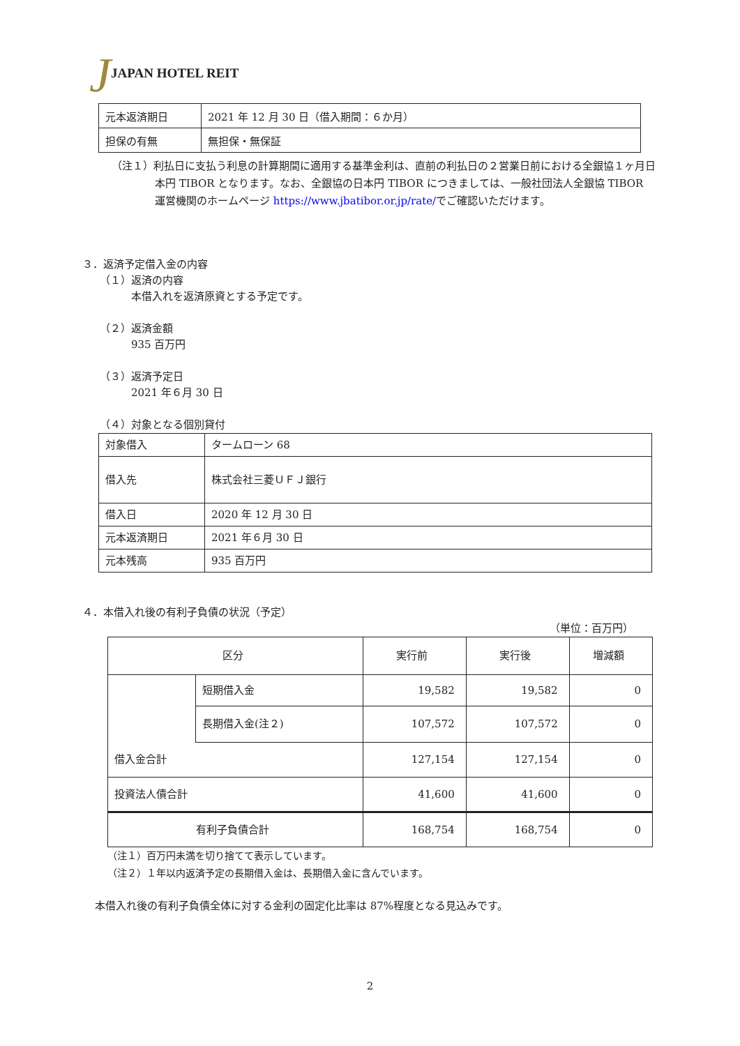JJAPAN HOTEL REIT
| 元本返済期日 | 2021 年 12 月 30 日（借入期間：６か月） |
| 担保の有無 | 無担保・無保証 |
（注１）利払日に支払う利息の計算期間に適用する基準金利は、直前の利払日の２営業日前における全銀協１ヶ月日本円 TIBOR となります。なお、全銀協の日本円 TIBOR につきましては、一般社団法人全銀協 TIBOR 運営機関のホームページ https://www.jbatibor.or.jp/rate/でご確認いただけます。
３．返済予定借入金の内容
（１）返済の内容
本借入れを返済原資とする予定です。
（２）返済金額
935 百万円
（３）返済予定日
2021 年６月 30 日
（４）対象となる個別貸付
| 対象借入 | タームローン 68 |
| 借入先 | 株式会社三菱ＵＦＪ銀行 |
| 借入日 | 2020 年 12 月 30 日 |
| 元本返済期日 | 2021 年６月 30 日 |
| 元本残高 | 935 百万円 |
４．本借入れ後の有利子負債の状況（予定）
（単位：百万円）
| 区分 | | 実行前 | 実行後 | 増減額 |
| | 短期借入金 | 19,582 | 19,582 | 0 |
| | 長期借入金(注２) | 107,572 | 107,572 | 0 |
| 借入金合計 | | 127,154 | 127,154 | 0 |
| 投資法人債合計 | | 41,600 | 41,600 | 0 |
| 有利子負債合計 | | 168,754 | 168,754 | 0 |
（注１）百万円未満を切り捨てて表示しています。
（注２）１年以内返済予定の長期借入金は、長期借入金に含んでいます。
本借入れ後の有利子負債全体に対する金利の固定化比率は 87%程度となる見込みです。
2